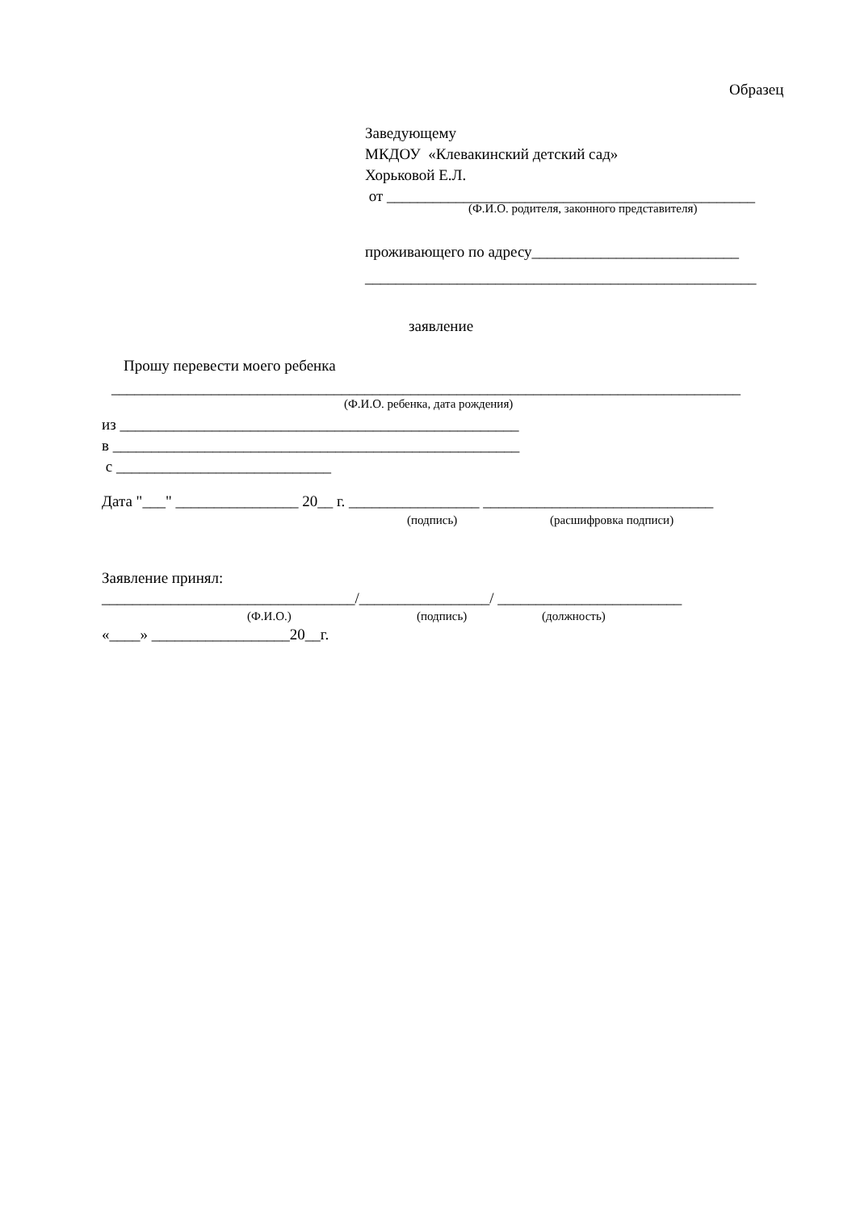Образец
Заведующему МКДОУ «Клевакинский детский сад» Хорьковой Е.Л. от ________________________________________________
(Ф.И.О. родителя, законного представителя)
проживающего по адресу___________________________ ___________________________________________________
заявление
Прошу перевести моего ребенка
__________________________________________________________________________________
(Ф.И.О. ребенка, дата рождения)
из ____________________________________________________ в _____________________________________________________ с ____________________________
Дата "___" ________________ 20__ г. _________________ ______________________________
(подпись)
(расшифровка подписи)
Заявление принял:
_________________________________/_________________/ ________________________
(Ф.И.О.)
(подпись)
(должность)
«____» __________________20__г.